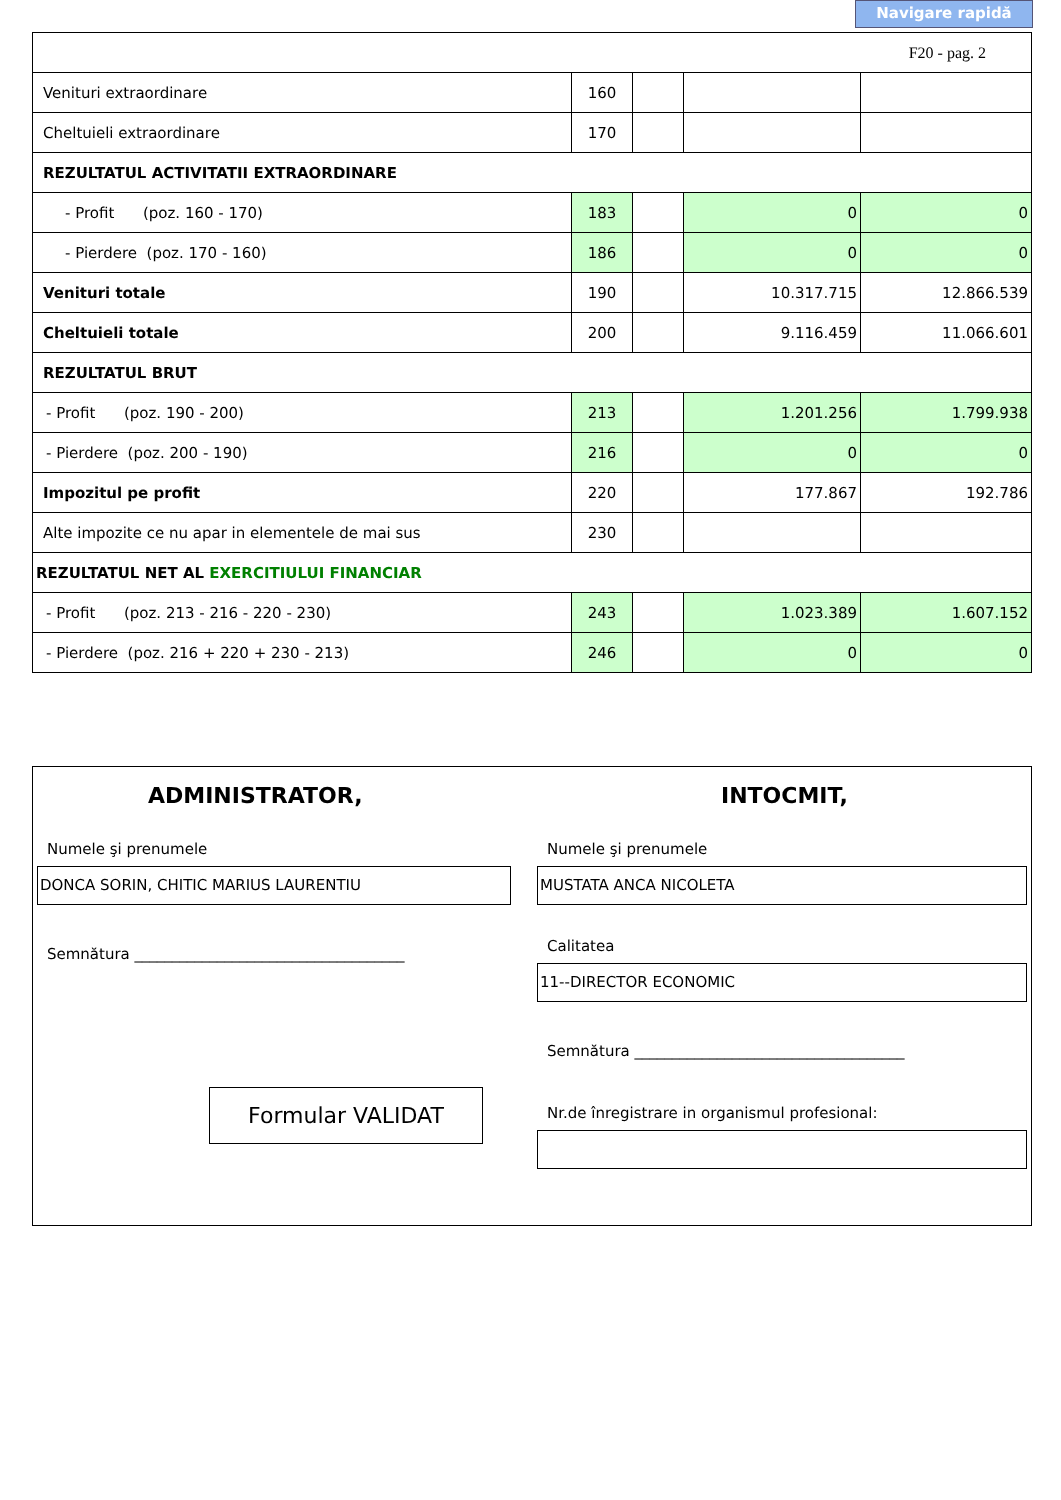Navigare rapidă
| F20 - pag. 2 | | | | |
| Venituri extraordinare | 160 | | | |
| Cheltuieli extraordinare | 170 | | | |
| REZULTATUL ACTIVITATII EXTRAORDINARE | | | | |
| - Profit (poz. 160 - 170) | 183 | | 0 | 0 |
| - Pierdere (poz. 170 - 160) | 186 | | 0 | 0 |
| Venituri totale | 190 | | 10.317.715 | 12.866.539 |
| Cheltuieli totale | 200 | | 9.116.459 | 11.066.601 |
| REZULTATUL BRUT | | | | |
| - Profit (poz. 190 - 200) | 213 | | 1.201.256 | 1.799.938 |
| - Pierdere (poz. 200 - 190) | 216 | | 0 | 0 |
| Impozitul pe profit | 220 | | 177.867 | 192.786 |
| Alte impozite ce nu apar in elementele de mai sus | 230 | | | |
| REZULTATUL NET AL EXERCITIULUI FINANCIAR | | | | |
| - Profit (poz. 213 - 216 - 220 - 230) | 243 | | 1.023.389 | 1.607.152 |
| - Pierdere (poz. 216 + 220 + 230 - 213) | 246 | | 0 | 0 |
ADMINISTRATOR, INTOCMIT,
Numele şi prenumele Numele şi prenumele
DONCA SORIN, CHITIC MARIUS LAURENTIU MUSTATA ANCA NICOLETA
Semnătura ____________________________________
Calitatea
11--DIRECTOR ECONOMIC
Semnătura ____________________________________
Formular VALIDAT
Nr.de înregistrare in organismul profesional: